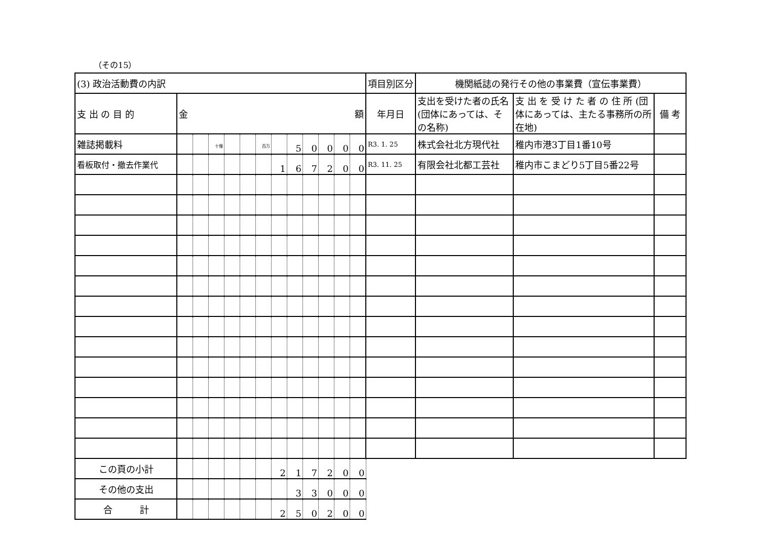（その15）
| (3) 政治活動費の内訳 | | | | | | | | | | | | | 項目別区分 | 機関紙誌の発行その他の事業費（宣伝事業費） | | |
| 支 出 の 目 的 | 金 額 | | | | | | | | | | | | 年月日 | 支出を受けた者の氏名(団体にあっては、その名称) | 支 出 を 受 け た 者 の 住 所 (団体にあっては、主たる事務所の所在地) | 備 考 |
| 雑誌掲載料 | | | 十億 | | | 百万 | | 5 | 0 | 0 | 0 | 0 | R3. 1. 25 | 株式会社北方現代社 | 稚内市港3丁目1番10号 | |
| 看板取付・撤去作業代 | | | | | | | 1 | 6 | 7 | 2 | 0 | 0 | R3. 11. 25 | 有限会社北都工芸社 | 稚内市こまどり5丁目5番22号 | |
| この頁の小計 | | | | | | | 2 | 1 | 7 | 2 | 0 | 0 | | | | |
| その他の支出 | | | | | | | | 3 | 3 | 0 | 0 | 0 | | | | |
| 合 計 | | | | | | | 2 | 5 | 0 | 2 | 0 | 0 | | | | |